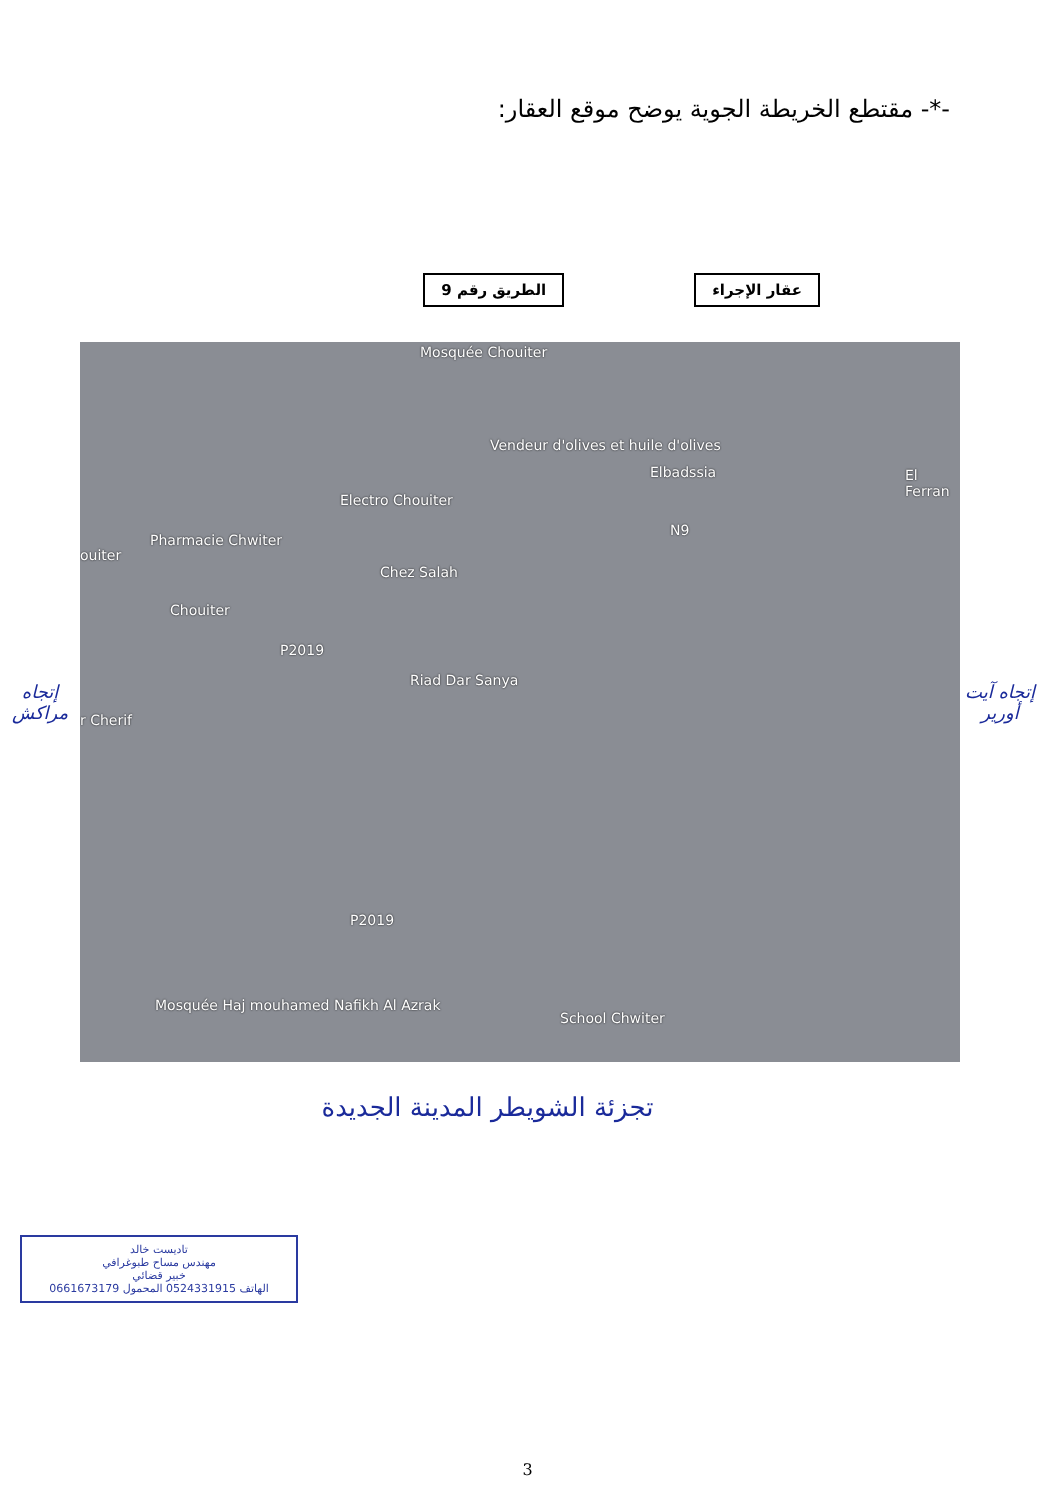-*- مقتطع الخريطة الجوية يوضح موقع العقار:
الطريق رقم 9 عقار الإجراء
إتجاه مراكش
Mosquée Chouiter
Vendeur d'olives et huile d'olives
Elbadssia El Ferran
Electro Chouiter
N9
ouiter
Pharmacie Chwiter
Chez Salah
Chouiter
P2019
Riad Dar Sanya
r Cherif
P2019
Mosquée Haj mouhamed Nafikh Al Azrak
School Chwiter
إتجاه آيت أورير
تجزئة الشويطر المدينة الجديدة
تاديست خالد
مهندس مساح طبوغرافي
خبير قضائي
الهاتف 0524331915 المحمول 0661673179
3